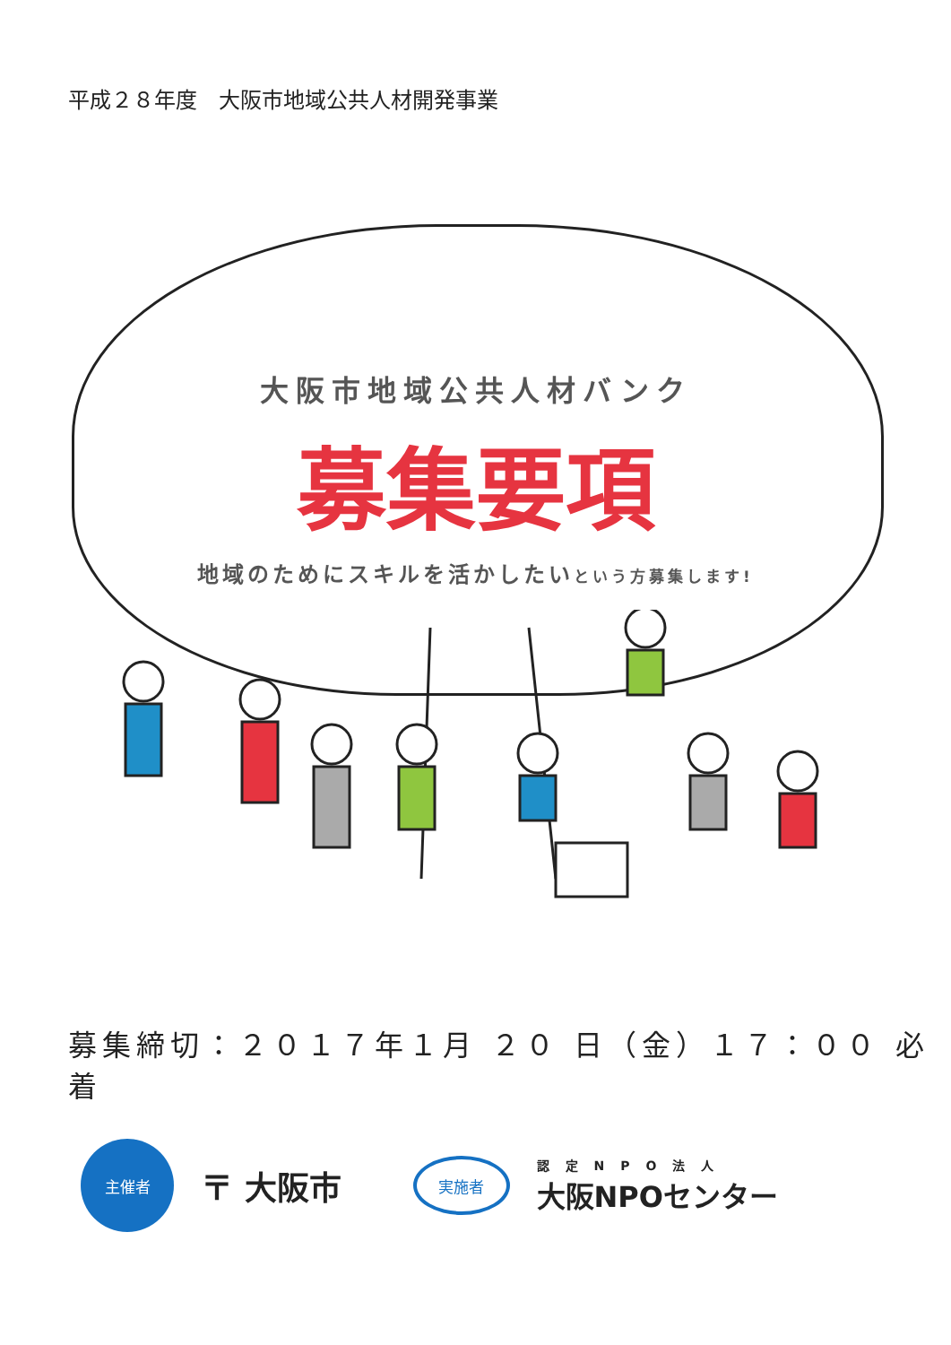平成２８年度　大阪市地域公共人材開発事業
大阪市地域公共人材バンク
募集要項
地域のためにスキルを活かしたいという方募集します!
募集締切：２０１７年１月 ２０ 日（金）１７：００ 必着
主催者
〒 大阪市
実施者
認定NPO法人
大阪NPOセンター